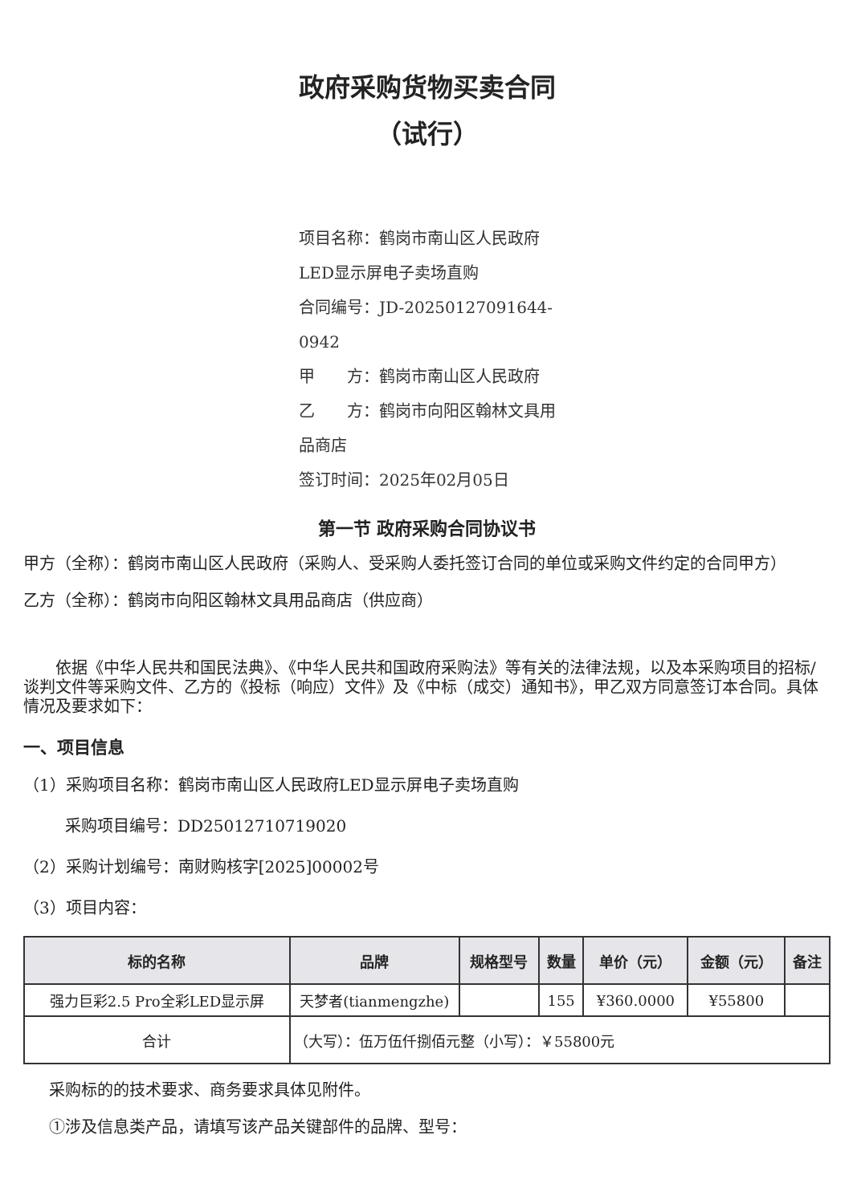政府采购货物买卖合同
（试行）
项目名称：鹤岗市南山区人民政府LED显示屏电子卖场直购
合同编号：JD-20250127091644-0942
甲　　方：鹤岗市南山区人民政府
乙　　方：鹤岗市向阳区翰林文具用品商店
签订时间：2025年02月05日
第一节 政府采购合同协议书
甲方（全称）：鹤岗市南山区人民政府（采购人、受采购人委托签订合同的单位或采购文件约定的合同甲方）
乙方（全称）：鹤岗市向阳区翰林文具用品商店（供应商）
依据《中华人民共和国民法典》、《中华人民共和国政府采购法》等有关的法律法规，以及本采购项目的招标/谈判文件等采购文件、乙方的《投标（响应）文件》及《中标（成交）通知书》，甲乙双方同意签订本合同。具体情况及要求如下：
一、项目信息
（1）采购项目名称：鹤岗市南山区人民政府LED显示屏电子卖场直购
采购项目编号：DD25012710719020
（2）采购计划编号：南财购核字[2025]00002号
（3）项目内容：
| 标的名称 | 品牌 | 规格型号 | 数量 | 单价（元） | 金额（元） | 备注 |
| --- | --- | --- | --- | --- | --- | --- |
| 强力巨彩2.5 Pro全彩LED显示屏 | 天梦者(tianmengzhe) | | 155 | ¥360.0000 | ¥55800 | |
| 合计 | （大写）：伍万伍仟捌佰元整（小写）：￥55800元 | | | | | |
采购标的的技术要求、商务要求具体见附件。
①涉及信息类产品，请填写该产品关键部件的品牌、型号：